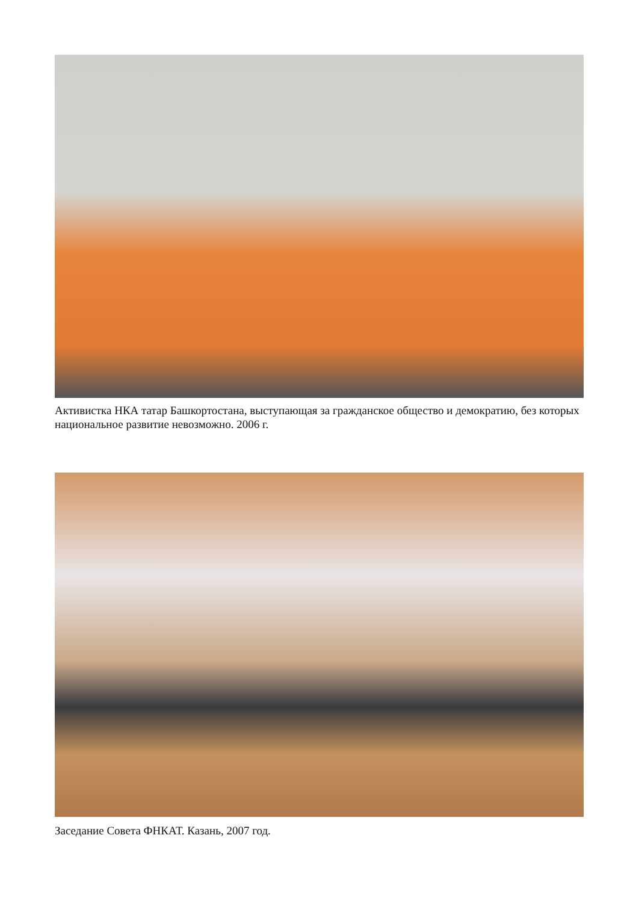Активистка НКА татар Башкортостана, выступающая за гражданское общество и демократию, без которых национальное развитие невозможно. 2006 г.
Заседание Совета ФНКАТ. Казань, 2007 год.